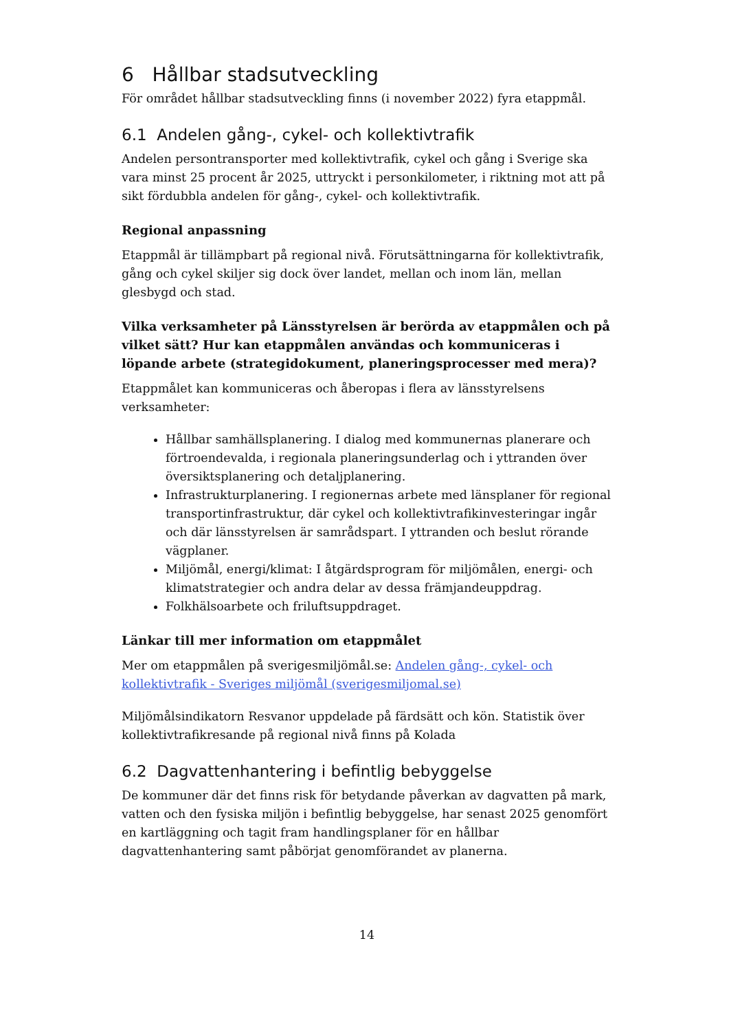6 Hållbar stadsutveckling
För området hållbar stadsutveckling finns (i november 2022) fyra etappmål.
6.1 Andelen gång-, cykel- och kollektivtrafik
Andelen persontransporter med kollektivtrafik, cykel och gång i Sverige ska vara minst 25 procent år 2025, uttryckt i personkilometer, i riktning mot att på sikt fördubbla andelen för gång-, cykel- och kollektivtrafik.
Regional anpassning
Etappmål är tillämpbart på regional nivå. Förutsättningarna för kollektivtrafik, gång och cykel skiljer sig dock över landet, mellan och inom län, mellan glesbygd och stad.
Vilka verksamheter på Länsstyrelsen är berörda av etappmålen och på vilket sätt? Hur kan etappmålen användas och kommuniceras i löpande arbete (strategidokument, planeringsprocesser med mera)?
Etappmålet kan kommuniceras och åberopas i flera av länsstyrelsens verksamheter:
Hållbar samhällsplanering. I dialog med kommunernas planerare och förtroendevalda, i regionala planeringsunderlag och i yttranden över översiktsplanering och detaljplanering.
Infrastrukturplanering. I regionernas arbete med länsplaner för regional transportinfrastruktur, där cykel och kollektivtrafikinvesteringar ingår och där länsstyrelsen är samrådspart. I yttranden och beslut rörande vägplaner.
Miljömål, energi/klimat: I åtgärdsprogram för miljömålen, energi- och klimatstrategier och andra delar av dessa främjandeuppdrag.
Folkhälsoarbete och friluftsuppdraget.
Länkar till mer information om etappmålet
Mer om etappmålen på sverigesmiljömål.se: Andelen gång-, cykel- och kollektivtrafik - Sveriges miljömål (sverigesmiljomal.se)
Miljömålsindikatorn Resvanor uppdelade på färdsätt och kön. Statistik över kollektivtrafikresande på regional nivå finns på Kolada
6.2 Dagvattenhantering i befintlig bebyggelse
De kommuner där det finns risk för betydande påverkan av dagvatten på mark, vatten och den fysiska miljön i befintlig bebyggelse, har senast 2025 genomfört en kartläggning och tagit fram handlingsplaner för en hållbar dagvattenhantering samt påbörjat genomförandet av planerna.
14